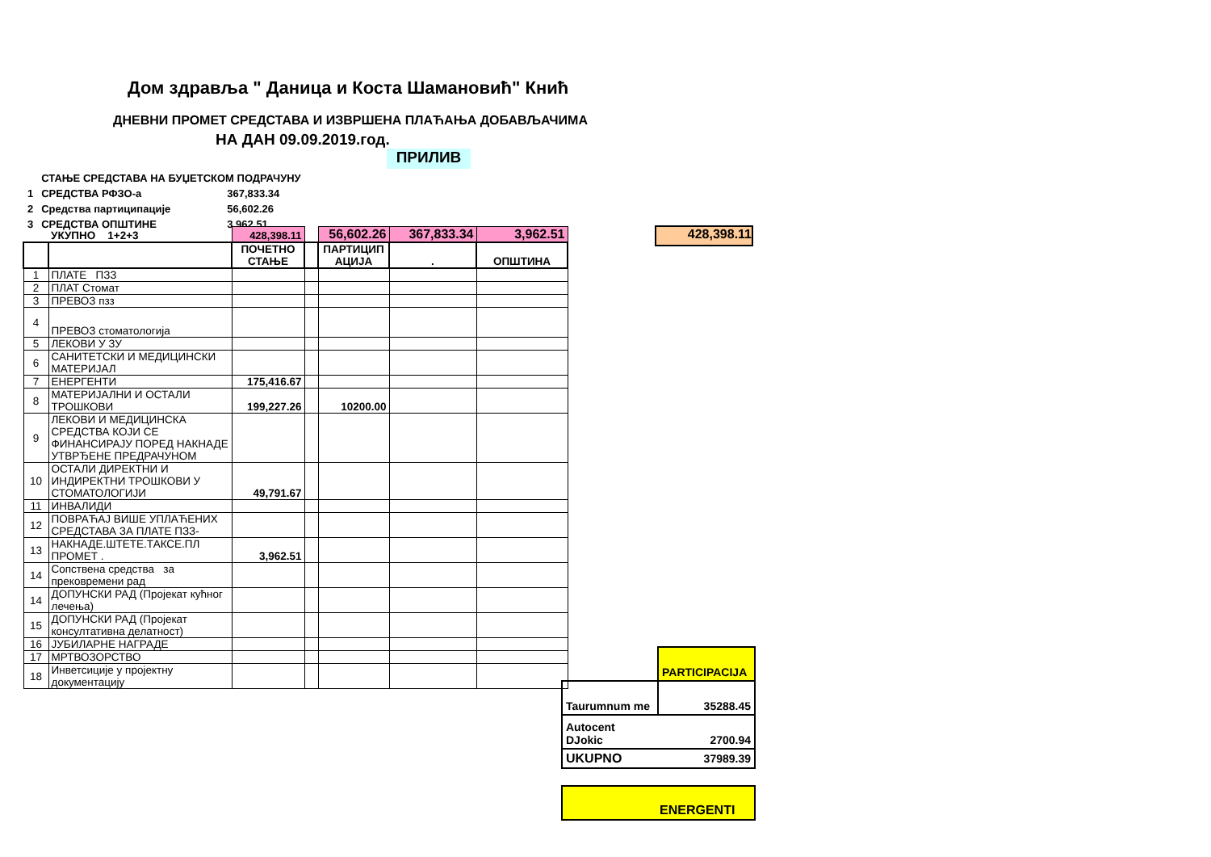Дом здравља " Даница и Коста Шамановић" Кнић
ДНЕВНИ ПРОМЕТ СРЕДСТАВА И ИЗВРШЕНА ПЛАЋАЊА ДОБАВЉАЧИМА
НА ДАН 09.09.2019.год.
ПРИЛИВ
| | СТАЊЕ СРЕДСТАВА НА БУЏЕТСКОМ ПОДРАЧУНУ | |
| 1 | СРЕДСТВА РФЗО-а | 367,833.34 |
| 2 | Средства партиципације | 56,602.26 |
| 3 | СРЕДСТВА ОПШТИНЕ | 3,962.51 |
428,398.11
| | УКУПНО 1+2+3 | 428,398.11 | | 56,602.26 | 367,833.34 | 3,962.51 |
| | | ПОЧЕТНО СТАЊЕ | | ПАРТИЦИП АЦИЈА | . | ОПШТИНА |
| 1 | ПЛАТЕ ПЗЗ | | | | | |
| 2 | ПЛАТ Стомат | | | | | |
| 3 | ПРЕВОЗ пзз | | | | | |
| 4 | ПРЕВОЗ стоматологија | | | | | |
| 5 | ЛЕКОВИ У ЗУ | | | | | |
| 6 | САНИТЕТСКИ И МЕДИЦИНСКИ МАТЕРИЈАЛ | | | | | |
| 7 | ЕНЕРГЕНТИ | 175,416.67 | | | | |
| 8 | МАТЕРИЈАЛНИ И ОСТАЛИ ТРОШКОВИ | 199,227.26 | | 10200.00 | | |
| 9 | ЛЕКОВИ И МЕДИЦИНСКА СРЕДСТВА КОЈИ СЕ ФИНАНСИРАЈУ ПОРЕД НАКНАДЕ УТВРЂЕНЕ ПРЕДРАЧУНОМ | | | | | |
| 10 | ОСТАЛИ ДИРЕКТНИ И ИНДИРЕКТНИ ТРОШКОВИ У СТОМАТОЛОГИЈИ | 49,791.67 | | | | |
| 11 | ИНВАЛИДИ | | | | | |
| 12 | ПОВРАЋАЈ ВИШЕ УПЛАЋЕНИХ СРЕДСТАВА ЗА ПЛАТЕ ПЗЗ- | | | | | |
| 13 | НАКНАДЕ.ШТЕТЕ.ТАКСЕ.ПЛ ПРОМЕТ . | 3,962.51 | | | | |
| 14 | Сопствена средства за прековремени рад | | | | | |
| 14 | ДОПУНСКИ РАД (Пројекат кућног лечења) | | | | | |
| 15 | ДОПУНСКИ РАД (Пројекат консултативна делатност) | | | | | |
| 16 | ЈУБИЛАРНЕ НАГРАДЕ | | | | | |
| 17 | МРТВОЗОРСТВО | | | | | |
| 18 | Инветсиције у пројектну документацију | | | | | |
| | PARTICIPACIJA |
| Taurumnum me | 35288.45 |
| Autocent DJokic | 2700.94 |
| UKUPNO | 37989.39 |
| ENERGENTI | |